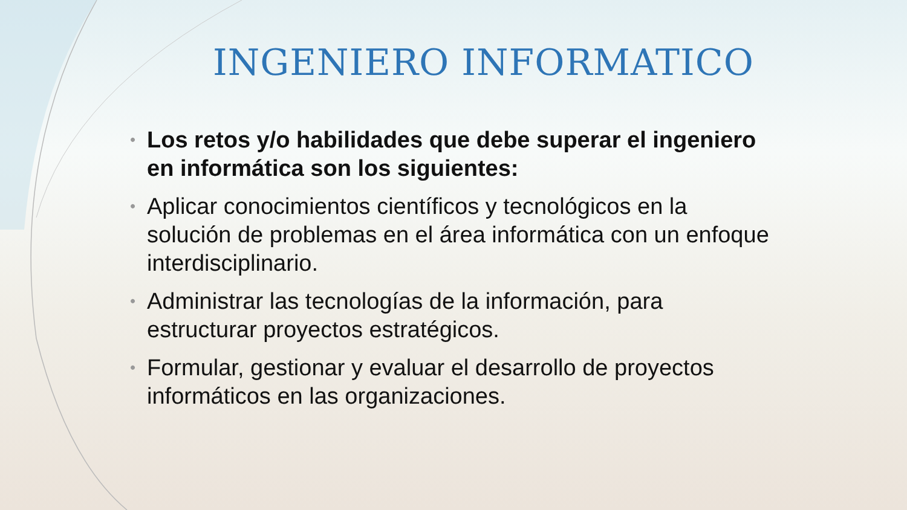INGENIERO INFORMATICO
• Los retos y/o habilidades que debe superar el ingeniero en informática son los siguientes:
• Aplicar conocimientos científicos y tecnológicos en la solución de problemas en el área informática con un enfoque interdisciplinario.
• Administrar las tecnologías de la información, para estructurar proyectos estratégicos.
• Formular, gestionar y evaluar el desarrollo de proyectos informáticos en las organizaciones.